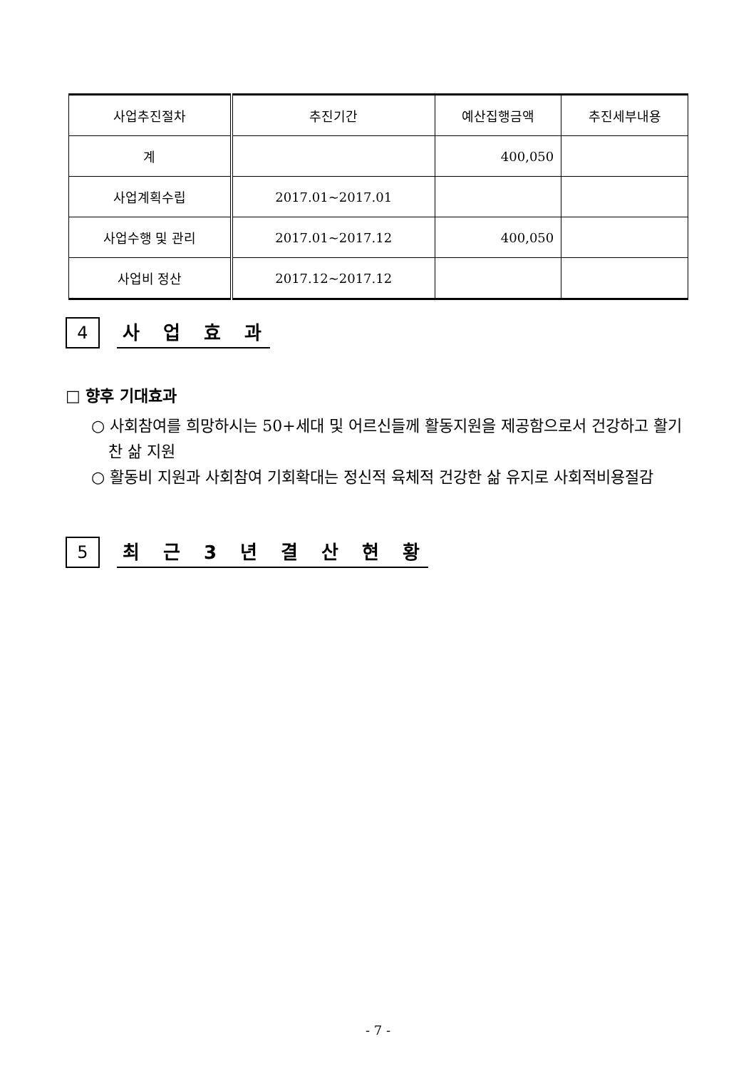| 사업추진절차 | 추진기간 | 예산집행금액 | 추진세부내용 |
| --- | --- | --- | --- |
| 계 | | 400,050 | |
| 사업계획수립 | 2017.01~2017.01 | | |
| 사업수행 및 관리 | 2017.01~2017.12 | 400,050 | |
| 사업비 정산 | 2017.12~2017.12 | | |
4
사 업 효 과
□ 향후 기대효과
○ 사회참여를 희망하시는 50+세대 및 어르신들께 활동지원을 제공함으로서 건강하고 활기찬 삶 지원
○ 활동비 지원과 사회참여 기회확대는 정신적 육체적 건강한 삶 유지로 사회적비용절감
5
최 근 3 년 결 산 현 황
- 7 -